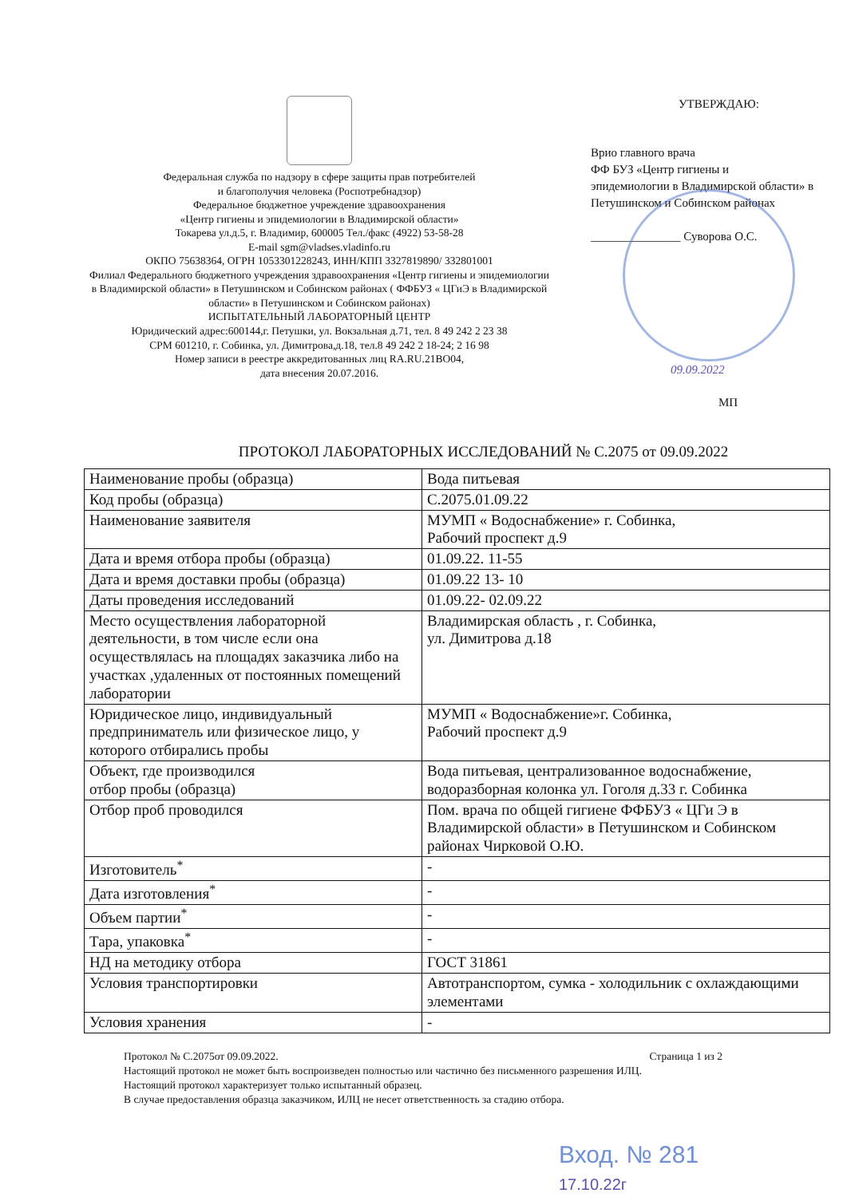Федеральная служба по надзору в сфере защиты прав потребителей
и благополучия человека (Роспотребнадзор)
Федеральное бюджетное учреждение здравоохранения
«Центр гигиены и эпидемиологии в Владимирской области»
Токарева ул.д.5, г. Владимир, 600005 Тел./факс (4922) 53-58-28
E-mail sgm@vladses.vladinfo.ru
ОКПО 75638364, ОГРН 1053301228243, ИНН/КПП 3327819890/ 332801001
Филиал Федерального бюджетного учреждения здравоохранения «Центр гигиены и эпидемиологии в Владимирской области» в Петушинском и Собинском районах ( ФФБУЗ « ЦГиЭ в Владимирской области» в Петушинском и Собинском районах)
ИСПЫТАТЕЛЬНЫЙ ЛАБОРАТОРНЫЙ ЦЕНТР
Юридический адрес:600144,г. Петушки, ул. Вокзальная д.71, тел. 8 49 242 2 23 38
СРМ 601210, г. Собинка, ул. Димитрова,д.18, тел.8 49 242 2 18-24; 2 16 98
Номер записи в реестре аккредитованных лиц RA.RU.21BO04,
дата внесения 20.07.2016.
УТВЕРЖДАЮ:
Врио главного врача
ФФ БУЗ «Центр гигиены и
эпидемиологии в Владимирской области» в
Петушинском и Собинском районах
_______________ Суворова О.С.
09.09.2022
МП
ПРОТОКОЛ ЛАБОРАТОРНЫХ ИССЛЕДОВАНИЙ № С.2075 от 09.09.2022
| Наименование пробы (образца) | Вода питьевая |
| Код пробы (образца) | С.2075.01.09.22 |
| Наименование заявителя | МУМП « Водоснабжение» г. Собинка, Рабочий проспект д.9 |
| Дата и время отбора пробы (образца) | 01.09.22. 11-55 |
| Дата и время доставки пробы (образца) | 01.09.22 13- 10 |
| Даты проведения исследований | 01.09.22- 02.09.22 |
| Место осуществления лабораторной деятельности, в том числе если она осуществлялась на площадях заказчика либо на участках ,удаленных от постоянных помещений лаборатории | Владимирская область , г. Собинка, ул. Димитрова д.18 |
| Юридическое лицо, индивидуальный предприниматель или физическое лицо, у которого отбирались пробы | МУМП « Водоснабжение»г. Собинка, Рабочий проспект д.9 |
| Объект, где производился отбор пробы (образца) | Вода питьевая, централизованное водоснабжение, водоразборная колонка ул. Гоголя д.33 г. Собинка |
| Отбор проб проводился | Пом. врача по общей гигиене ФФБУЗ « ЦГи Э в Владимирской области» в Петушинском и Собинском районах Чирковой О.Ю. |
| Изготовитель<sup>*</sup> | - |
| Дата изготовления<sup>*</sup> | - |
| Объем партии<sup>*</sup> | - |
| Тара, упаковка<sup>*</sup> | - |
| НД на методику отбора | ГОСТ 31861 |
| Условия транспортировки | Автотранспортом, сумка - холодильник с охлаждающими элементами |
| Условия хранения | - |
Протокол № С.2075от 09.09.2022. Страница 1 из 2
Настоящий протокол не может быть воспроизведен полностью или частично без письменного разрешения ИЛЦ.
Настоящий протокол характеризует только испытанный образец.
В случае предоставления образца заказчиком, ИЛЦ не несет ответственность за стадию отбора.
Вход. № 281
17.10.22г